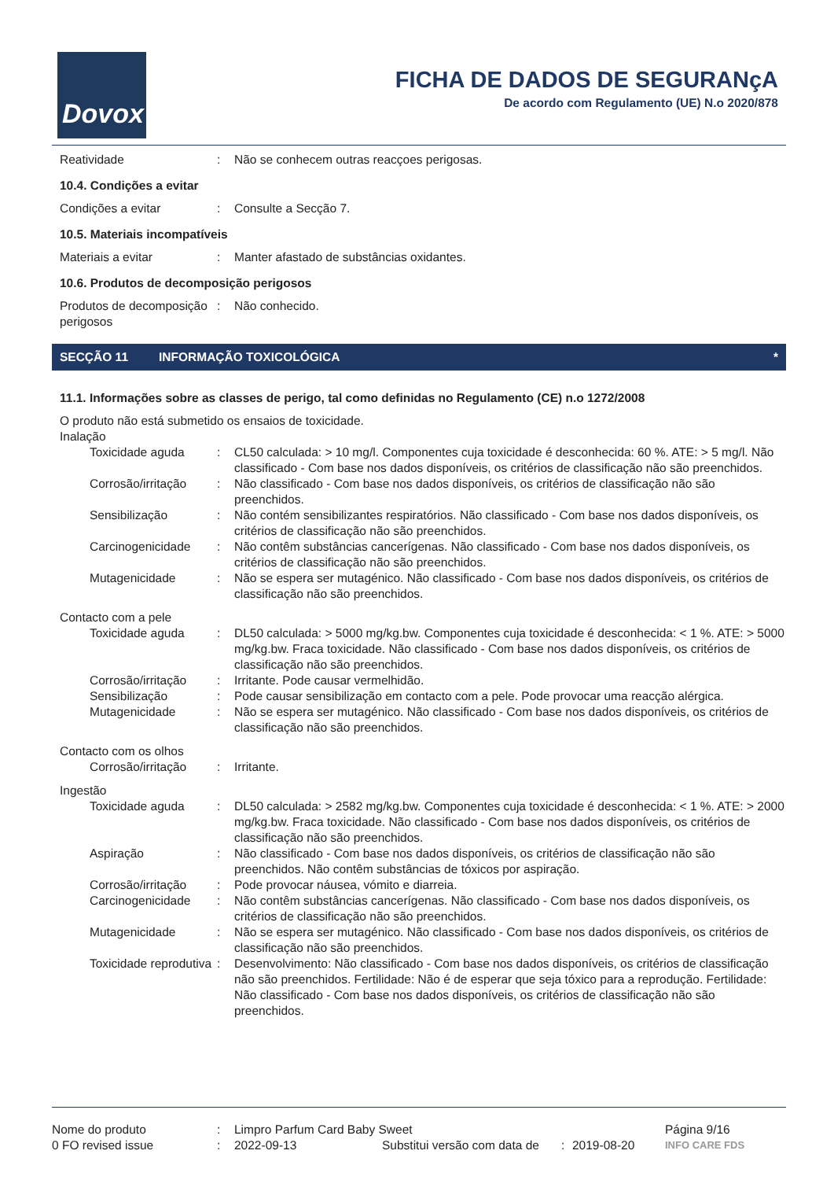Dovox
FICHA DE DADOS DE SEGURANçA
De acordo com Regulamento (UE) N.o 2020/878
| Reatividade | : | Não se conhecem outras reacçoes perigosas. |
10.4. Condições a evitar
| Condições a evitar | : | Consulte a Secção 7. |
10.5. Materiais incompatíveis
| Materiais a evitar | : | Manter afastado de substâncias oxidantes. |
10.6. Produtos de decomposição perigosos
| Produtos de decomposição perigosos | : | Não conhecido. |
SECÇÃO 11 INFORMAÇÃO TOXICOLÓGICA *
11.1. Informações sobre as classes de perigo, tal como definidas no Regulamento (CE) n.o 1272/2008
O produto não está submetido os ensaios de toxicidade.
Inalação
| Toxicidade aguda | : | CL50 calculada: > 10 mg/l. Componentes cuja toxicidade é desconhecida: 60 %. ATE: > 5 mg/l. Não classificado - Com base nos dados disponíveis, os critérios de classificação não são preenchidos. |
| Corrosão/irritação | : | Não classificado - Com base nos dados disponíveis, os critérios de classificação não são preenchidos. |
| Sensibilização | : | Não contém sensibilizantes respiratórios. Não classificado - Com base nos dados disponíveis, os critérios de classificação não são preenchidos. |
| Carcinogenicidade | : | Não contêm substâncias cancerígenas. Não classificado - Com base nos dados disponíveis, os critérios de classificação não são preenchidos. |
| Mutagenicidade | : | Não se espera ser mutagénico. Não classificado - Com base nos dados disponíveis, os critérios de classificação não são preenchidos. |
| Contacto com a pele | | |
| Toxicidade aguda | : | DL50 calculada: > 5000 mg/kg.bw. Componentes cuja toxicidade é desconhecida: < 1 %. ATE: > 5000 mg/kg.bw. Fraca toxicidade. Não classificado - Com base nos dados disponíveis, os critérios de classificação não são preenchidos. |
| Corrosão/irritação | : | Irritante. Pode causar vermelhidão. |
| Sensibilização | : | Pode causar sensibilização em contacto com a pele. Pode provocar uma reacção alérgica. |
| Mutagenicidade | : | Não se espera ser mutagénico. Não classificado - Com base nos dados disponíveis, os critérios de classificação não são preenchidos. |
| Contacto com os olhos | | |
| Corrosão/irritação | : | Irritante. |
| Ingestão | | |
| Toxicidade aguda | : | DL50 calculada: > 2582 mg/kg.bw. Componentes cuja toxicidade é desconhecida: < 1 %. ATE: > 2000 mg/kg.bw. Fraca toxicidade. Não classificado - Com base nos dados disponíveis, os critérios de classificação não são preenchidos. |
| Aspiração | : | Não classificado - Com base nos dados disponíveis, os critérios de classificação não são preenchidos. Não contêm substâncias de tóxicos por aspiração. |
| Corrosão/irritação | : | Pode provocar náusea, vómito e diarreia. |
| Carcinogenicidade | : | Não contêm substâncias cancerígenas. Não classificado - Com base nos dados disponíveis, os critérios de classificação não são preenchidos. |
| Mutagenicidade | : | Não se espera ser mutagénico. Não classificado - Com base nos dados disponíveis, os critérios de classificação não são preenchidos. |
| Toxicidade reprodutiva | : | Desenvolvimento: Não classificado - Com base nos dados disponíveis, os critérios de classificação não são preenchidos. Fertilidade: Não é de esperar que seja tóxico para a reprodução. Fertilidade: Não classificado - Com base nos dados disponíveis, os critérios de classificação não são preenchidos. |
| Nome do produto | : | Limpro Parfum Card Baby Sweet | | | | Página 9/16 |
| 0 FO revised issue | : | 2022-09-13 | Substitui versão com data de | : | 2019-08-20 | INFO CARE FDS |